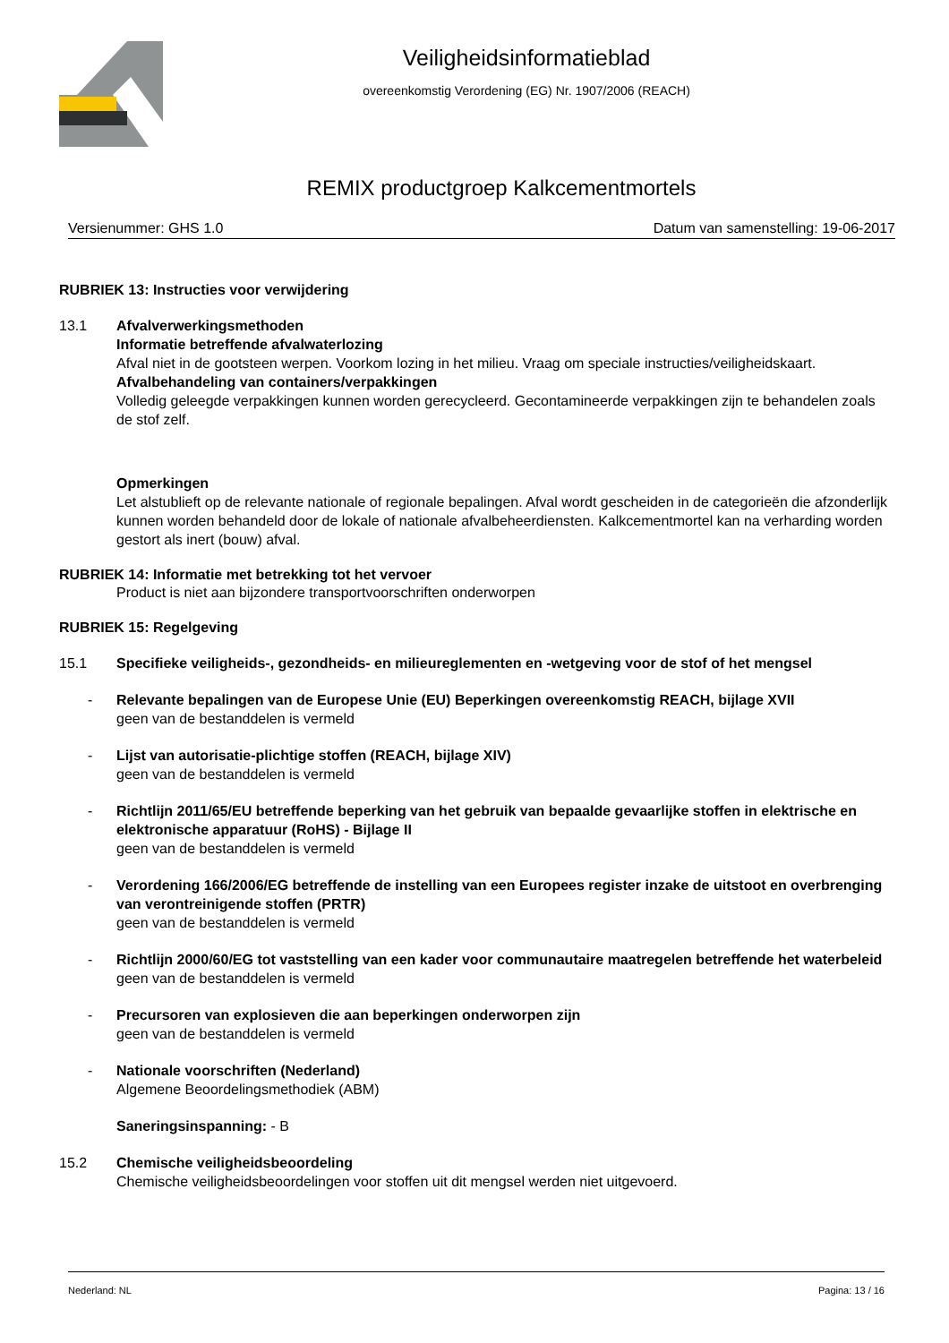Veiligheidsinformatieblad
overeenkomstig Verordening (EG) Nr. 1907/2006 (REACH)
REMIX productgroep Kalkcementmortels
Versienummer: GHS 1.0 Datum van samenstelling: 19-06-2017
RUBRIEK 13: Instructies voor verwijdering
13.1 Afvalverwerkingsmethoden
Informatie betreffende afvalwaterlozing
Afval niet in de gootsteen werpen. Voorkom lozing in het milieu. Vraag om speciale instructies/veiligheidskaart.
Afvalbehandeling van containers/verpakkingen
Volledig geleegde verpakkingen kunnen worden gerecycleerd. Gecontamineerde verpakkingen zijn te behandelen zoals de stof zelf.
Opmerkingen
Let alstublieft op de relevante nationale of regionale bepalingen. Afval wordt gescheiden in de categorieën die afzonderlijk kunnen worden behandeld door de lokale of nationale afvalbeheerdiensten. Kalkcementmortel kan na verharding worden gestort als inert (bouw) afval.
RUBRIEK 14: Informatie met betrekking tot het vervoer
Product is niet aan bijzondere transportvoorschriften onderworpen
RUBRIEK 15: Regelgeving
15.1 Specifieke veiligheids-, gezondheids- en milieureglementen en -wetgeving voor de stof of het mengsel
- Relevante bepalingen van de Europese Unie (EU) Beperkingen overeenkomstig REACH, bijlage XVII
geen van de bestanddelen is vermeld
- Lijst van autorisatie-plichtige stoffen (REACH, bijlage XIV)
geen van de bestanddelen is vermeld
- Richtlijn 2011/65/EU betreffende beperking van het gebruik van bepaalde gevaarlijke stoffen in elektrische en elektronische apparatuur (RoHS) - Bijlage II
geen van de bestanddelen is vermeld
- Verordening 166/2006/EG betreffende de instelling van een Europees register inzake de uitstoot en overbrenging van verontreinigende stoffen (PRTR)
geen van de bestanddelen is vermeld
- Richtlijn 2000/60/EG tot vaststelling van een kader voor communautaire maatregelen betreffende het waterbeleid
geen van de bestanddelen is vermeld
- Precursoren van explosieven die aan beperkingen onderworpen zijn
geen van de bestanddelen is vermeld
- Nationale voorschriften (Nederland)
Algemene Beoordelingsmethodiek (ABM)
Saneringsinspanning: - B
15.2 Chemische veiligheidsbeoordeling
Chemische veiligheidsbeoordelingen voor stoffen uit dit mengsel werden niet uitgevoerd.
Nederland: NL Pagina: 13 / 16